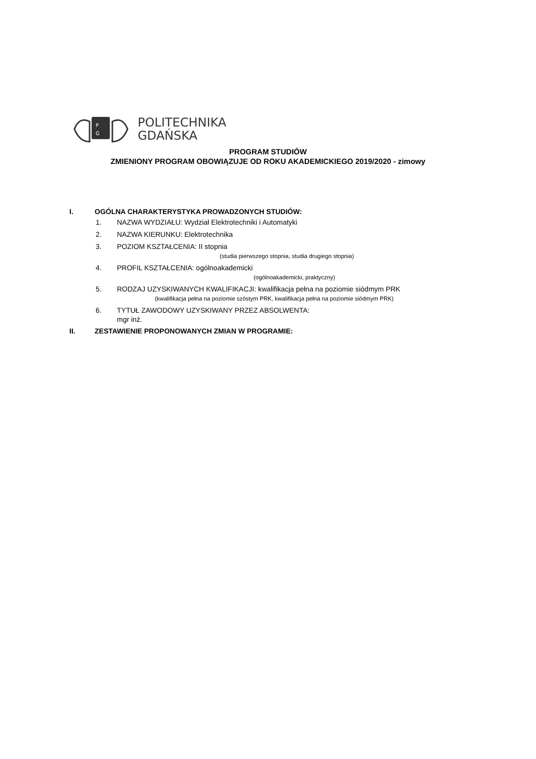P
G
POLITECHNIKA
GDAŃSKA
PROGRAM STUDIÓW
ZMIENIONY PROGRAM OBOWIĄZUJE OD ROKU AKADEMICKIEGO 2019/2020 - zimowy
I. OGÓLNA CHARAKTERYSTYKA PROWADZONYCH STUDIÓW:
1. NAZWA WYDZIAŁU: Wydział Elektrotechniki i Automatyki
2. NAZWA KIERUNKU: Elektrotechnika
3. POZIOM KSZTAŁCENIA: II stopnia
(studia pierwszego stopnia, studia drugiego stopnia)
4. PROFIL KSZTAŁCENIA: ogólnoakademicki
(ogólnoakademicki, praktyczny)
5. RODZAJ UZYSKIWANYCH KWALIFIKACJI: kwalifikacja pełna na poziomie siódmym PRK
(kwalifikacja pełna na poziomie szóstym PRK, kwalifikacja pełna na poziomie siódmym PRK)
6. TYTUŁ ZAWODOWY UZYSKIWANY PRZEZ ABSOLWENTA:
mgr inż.
II. ZESTAWIENIE PROPONOWANYCH ZMIAN W PROGRAMIE: